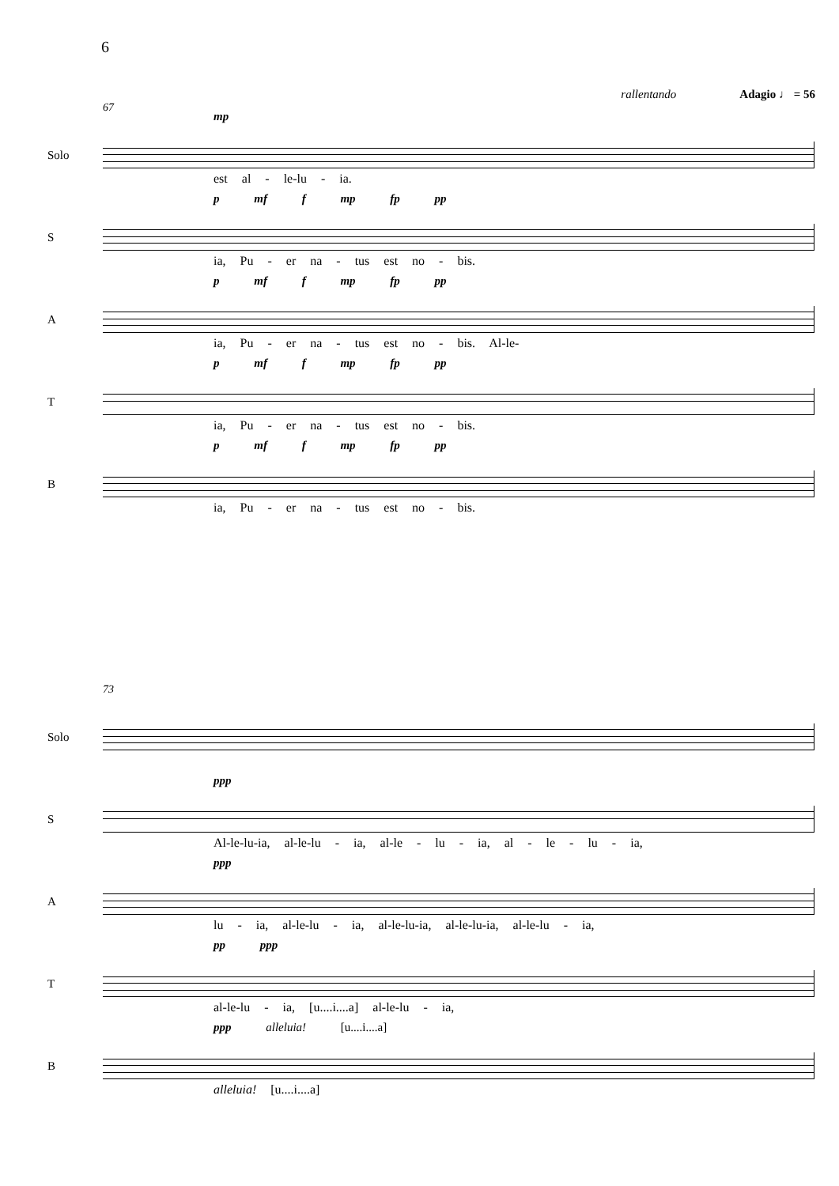6
rallentando Adagio ♩ = 56
67
Solo
mp
est al - le-lu - ia.
S
p mf f mp fp pp
ia, Pu - er na - tus est no - bis.
A
p mf f mp fp pp
ia, Pu - er na - tus est no - bis. Al-le-
T
p mf f mp fp pp
ia, Pu - er na - tus est no - bis.
B
p mf f mp fp pp
ia, Pu - er na - tus est no - bis.
73
Solo
S
ppp
Al-le-lu-ia, al-le-lu - ia, al-le - lu - ia, al - le - lu - ia,
A
ppp
lu - ia, al-le-lu - ia, al-le-lu-ia, al-le-lu-ia, al-le-lu - ia,
T
pp ppp
al-le-lu - ia, [u....i....a] al-le-lu - ia,
B
ppp alleluia! [u....i....a]
alleluia! [u....i....a]